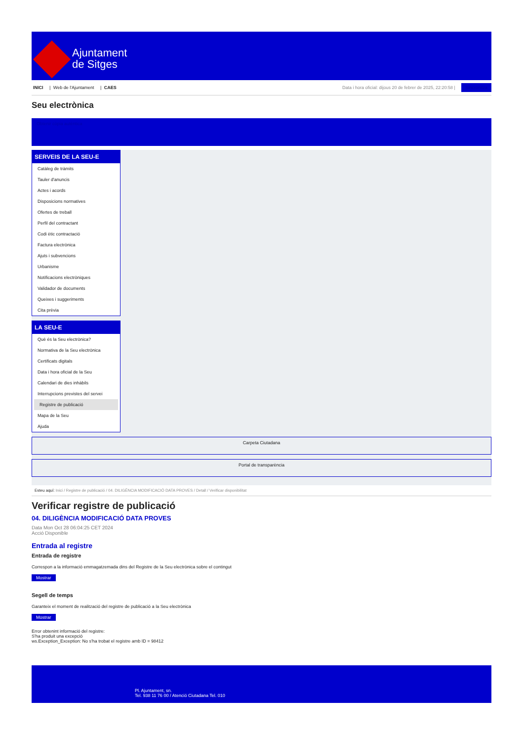Ajuntament
de Sitges
INICI | Web de l'Ajuntament | CAES
Data i hora oficial: dijous 20 de febrer de 2025, 22:20:58 | Sincronitza
Seu electrònica
Obtenir còpia autèntica
SERVEIS DE LA SEU-E
Catàleg de tràmits
Tauler d'anuncis
Actes i acords
Disposicions normatives
Ofertes de treball
Perfil del contractant
Codi ètic contractació
Factura electrònica
Ajuts i subvencions
Urbanisme
Notificacions electròniques
Validador de documents
Queixes i suggeriments
Cita prèvia
LA SEU-E
Què és la Seu electrònica?
Normativa de la Seu electrònica
Certificats digitals
Data i hora oficial de la Seu
Calendari de dies inhàbils
Interrupcions previstes del servei
Registre de publicació
Mapa de la Seu
Ajuda
Carpeta Ciutadana
Portal de transparència
Esteu aquí: Inici / Registre de publicació / 04. DILIGÈNCIA MODIFICACIÓ DATA PROVES / Detall / Verificar disponibilitat
Verificar registre de publicació
04. DILIGÈNCIA MODIFICACIÓ DATA PROVES
Data Mon Oct 28 06:04:25 CET 2024
Acció Disponible
Entrada al registre
Entrada de registre
Correspon a la informació emmagatzemada dins del Registre de la Seu electrònica sobre el contingut
Mostrar
Segell de temps
Garanteix el moment de realització del registre de publicació a la Seu electrònica
Mostrar
Error obtenint informació del registre:
S'ha produit una excepció
ws.Exception_Exception: No s'ha trobat el registre amb ID = 98412
Pl. Ajuntament, sn.
Tel. 938 11 76 00 / Atenció Ciutadana Tel. 010